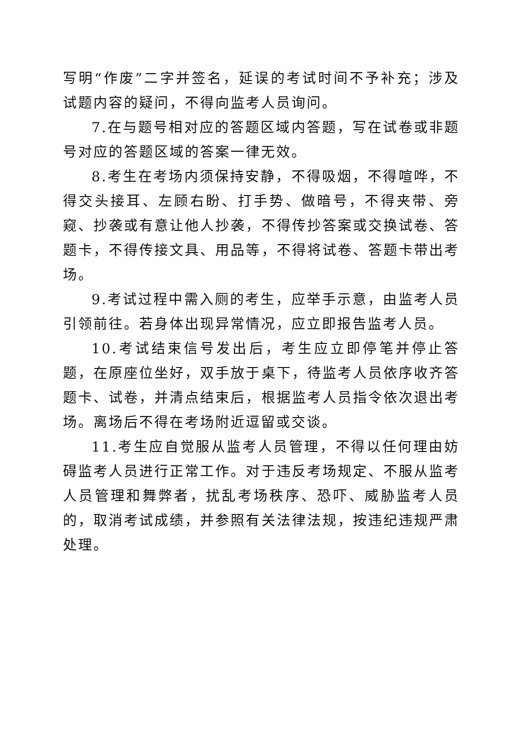写明“作废”二字并签名，延误的考试时间不予补充；涉及试题内容的疑问，不得向监考人员询问。
7.在与题号相对应的答题区域内答题，写在试卷或非题号对应的答题区域的答案一律无效。
8.考生在考场内须保持安静，不得吸烟，不得喧哗，不得交头接耳、左顾右盼、打手势、做暗号，不得夹带、旁窥、抄袭或有意让他人抄袭，不得传抄答案或交换试卷、答题卡，不得传接文具、用品等，不得将试卷、答题卡带出考场。
9.考试过程中需入厕的考生，应举手示意，由监考人员引领前往。若身体出现异常情况，应立即报告监考人员。
10.考试结束信号发出后，考生应立即停笔并停止答题，在原座位坐好，双手放于桌下，待监考人员依序收齐答题卡、试卷，并清点结束后，根据监考人员指令依次退出考场。离场后不得在考场附近逗留或交谈。
11.考生应自觉服从监考人员管理，不得以任何理由妨碍监考人员进行正常工作。对于违反考场规定、不服从监考人员管理和舞弊者，扰乱考场秩序、恐吓、威胁监考人员的，取消考试成绩，并参照有关法律法规，按违纪违规严肃处理。